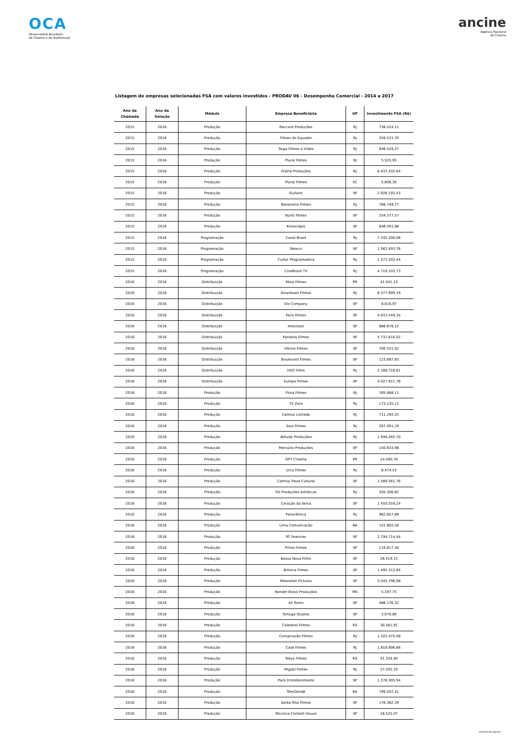OCA
Observatório Brasileiro
do Cinema e do Audiovisual
ancine
Agência Nacional
do Cinema
Listagem de empresas selecionadas FSA com valores investidos - PRODAV 06 - Desempenho Comercial - 2014 a 2017
| Ano da Chamada | Ano da Seleção | Módulo | Empresa Beneficiária | UF | Investimento FSA (R$) |
| --- | --- | --- | --- | --- | --- |
| 2015 | 2016 | Produção | Raccord Produções | RJ | 738.524,11 |
| 2015 | 2016 | Produção | Filmes do Equador | RJ | 358.531,70 |
| 2015 | 2016 | Produção | Taiga Filmes e Vídeo | RJ | 946.529,27 |
| 2015 | 2016 | Produção | Plural Filmes | RJ | 5.525,93 |
| 2015 | 2016 | Produção | Fraiha Produções | RJ | 6.437.202,64 |
| 2015 | 2016 | Produção | Plural Filmes | SC | 5.808,30 |
| 2015 | 2016 | Produção | Gullane | SP | 2.926.193,43 |
| 2015 | 2016 | Produção | Bananeira Filmes | RJ | 768.749,77 |
| 2015 | 2016 | Produção | Buriti Filmes | SP | 254.377,57 |
| 2015 | 2016 | Produção | Kinoscópio | SP | 848.491,88 |
| 2015 | 2016 | Programação | Canal Brasil | RJ | 7.345.200,06 |
| 2015 | 2016 | Programação | Newco | SP | 1.562.493,76 |
| 2015 | 2016 | Programação | Curta! Programadora | RJ | 1.373.202,44 |
| 2015 | 2016 | Programação | CineBrasil TV | RJ | 4.719.103,73 |
| 2016 | 2016 | Distribuição | Moro Filmes | PR | 41.041,13 |
| 2016 | 2016 | Distribuição | Downtown Filmes | RJ | 8.377.999,19 |
| 2016 | 2016 | Distribuição | Elo Company | SP | 8.018,97 |
| 2016 | 2016 | Distribuição | Paris Filmes | SP | 4.933.549,34 |
| 2016 | 2016 | Distribuição | Imovision | SP | 886.678,12 |
| 2016 | 2016 | Distribuição | Pandora Filmes | SP | 5.731.616,02 |
| 2016 | 2016 | Distribuição | Vitrine Filmes | SP | 700.551,02 |
| 2016 | 2016 | Distribuição | Boulevard Filmes | SP | 123.897,63 |
| 2016 | 2016 | Distribuição | H2O Films | RJ | 2.168.726,81 |
| 2016 | 2016 | Distribuição | Europa Filmes | SP | 4.027.921,76 |
| 2016 | 2016 | Produção | Flora Filmes | RJ | 395.888,11 |
| 2016 | 2016 | Produção | TV Zero | RJ | 173.135,11 |
| 2016 | 2016 | Produção | Camisa Listrada | RJ | 711.294,25 |
| 2016 | 2016 | Produção | Soul Filmes | RJ | 267.091,19 |
| 2016 | 2016 | Produção | Atitude Produções | RJ | 1.948.285,70 |
| 2016 | 2016 | Produção | Mercúrio Produções | SP | 150.833,98 |
| 2016 | 2016 | Produção | GP7 Cinema | PR | 14.400,76 |
| 2016 | 2016 | Produção | Urca Filmes | RJ | 8.474,53 |
| 2016 | 2016 | Produção | Camisa Treze Cultural | SP | 1.589.261,76 |
| 2016 | 2016 | Produção | Fiti Produções Artísticas | RJ | 505.306,82 |
| 2016 | 2016 | Produção | Coração da Selva | SP | 1.450.559,24 |
| 2016 | 2016 | Produção | Panorâmica | RJ | 962.657,89 |
| 2016 | 2016 | Produção | Lima Comunicação | BA | 101.665,58 |
| 2016 | 2016 | Produção | RT Features | SP | 2.794.714,44 |
| 2016 | 2016 | Produção | Primo Filmes | SP | 134.817,30 |
| 2016 | 2016 | Produção | Bossa Nova Films | SP | 26.419,15 |
| 2016 | 2016 | Produção | Biônica Filmes | SP | 1.495.312,64 |
| 2016 | 2016 | Produção | Moonshot Pictures | SP | 5.045.796,98 |
| 2016 | 2016 | Produção | Render Brasil Produções | MS | 5.297,75 |
| 2016 | 2016 | Produção | 44 Toons | SP | 486.176,32 |
| 2016 | 2016 | Produção | Tortuga Studios | SP | 3.070,88 |
| 2016 | 2016 | Produção | Colateral Filmes | RS | 30.561,91 |
| 2016 | 2016 | Produção | Conspiração Filmes | RJ | 1.322.475,48 |
| 2016 | 2016 | Produção | Casé Filmes | RJ | 1.818.996,66 |
| 2016 | 2016 | Produção | Tokyo Filmes | RS | 41.324,40 |
| 2016 | 2016 | Produção | Migdal Filmes | RJ | 27.202,19 |
| 2016 | 2016 | Produção | Paris Entretenimento | SP | 1.376.305,94 |
| 2016 | 2016 | Produção | TêmDendê | BA | 799.452,41 |
| 2016 | 2016 | Produção | Santa Rita Filmes | SP | 176.382,39 |
| 2016 | 2016 | Produção | Movioca Content House | SP | 18.525,07 |
oca.ancine.gov.br